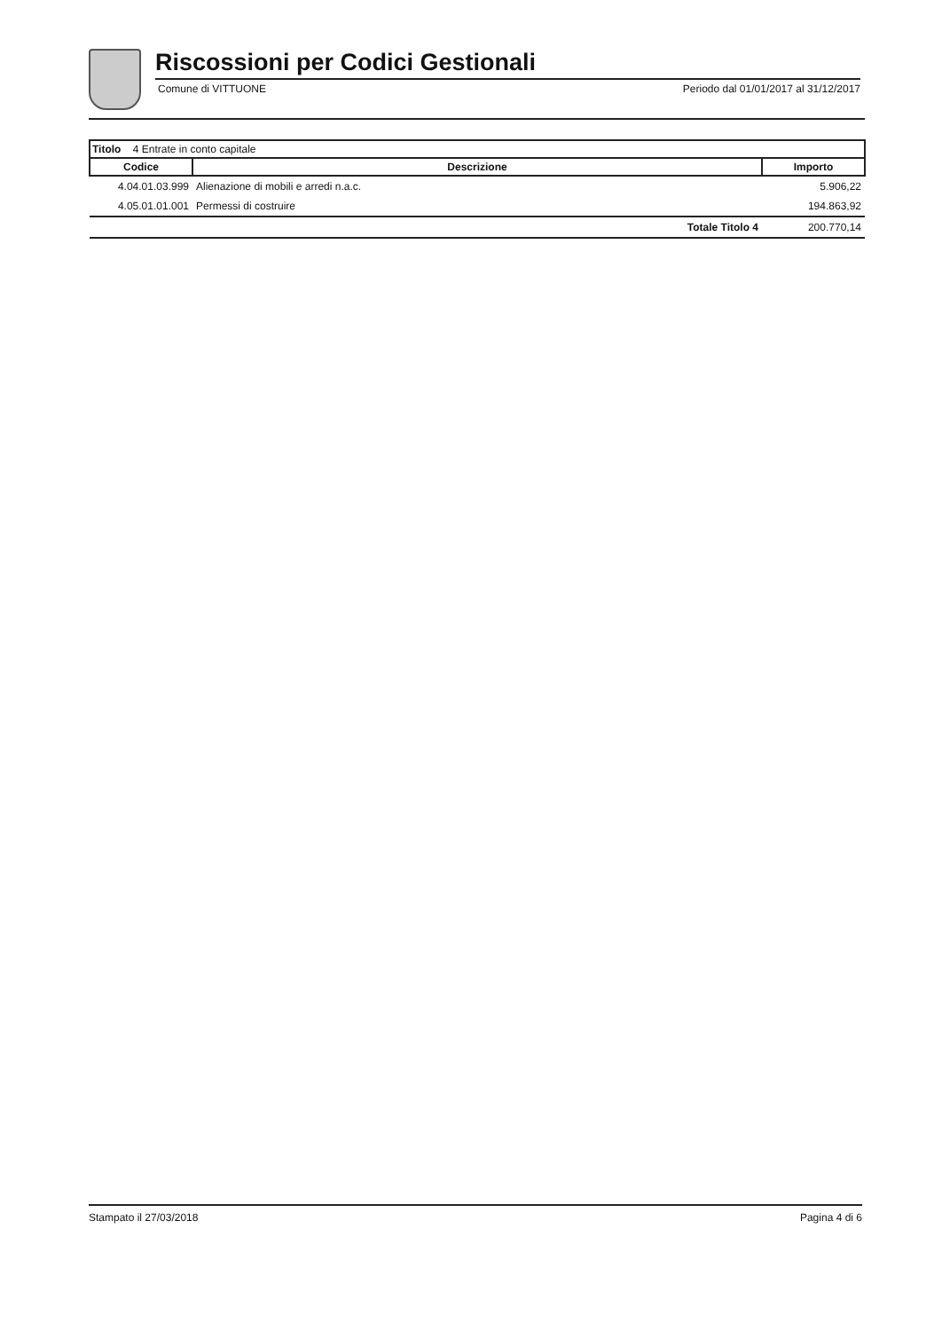Riscossioni per Codici Gestionali
Comune di VITTUONE Periodo dal 01/01/2017 al 31/12/2017
| Titolo 4 Entrate in conto capitale | | |
| --- | --- | --- |
| Codice | Descrizione | Importo |
| 4.04.01.03.999 | Alienazione di mobili e arredi n.a.c. | 5.906,22 |
| 4.05.01.01.001 | Permessi di costruire | 194.863,92 |
| | Totale Titolo 4 | 200.770,14 |
Stampato il 27/03/2018 Pagina 4 di 6